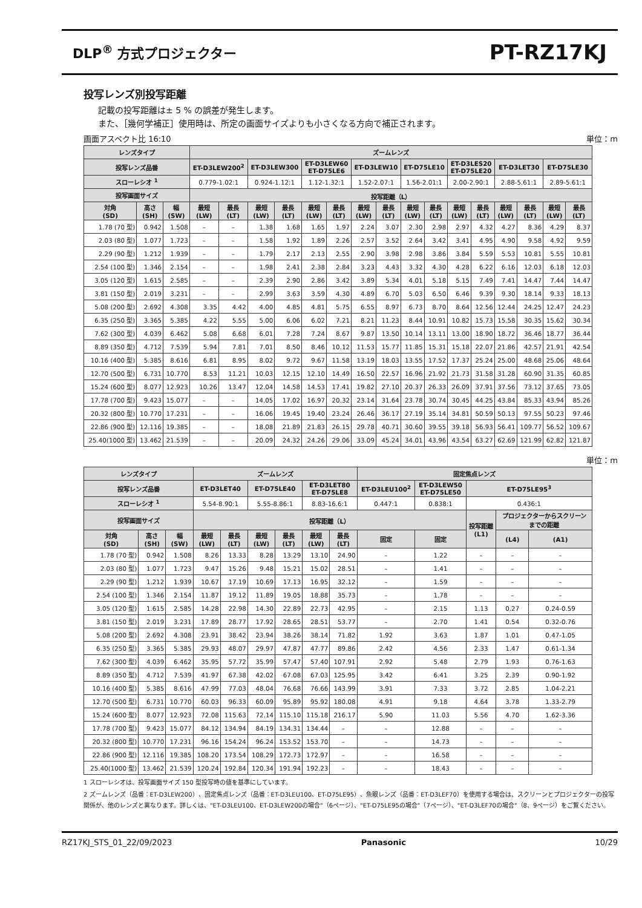DLP<sup>®</sup> 方式プロジェクター PT-RZ17KJ
投写レンズ別投写距離
記載の投写距離は± 5 % の誤差が発生します。
また、［幾何学補正］使用時は、所定の画面サイズよりも小さくなる方向で補正されます。
画面アスペクト比 16:10 単位：m
| レンズタイプ | | | ズームレンズ | | | | | | | | | | | | | | | |
| --- | --- | --- | --- | --- | --- | --- | --- | --- | --- | --- | --- | --- | --- | --- | --- | --- | --- | --- |
| 投写レンズ品番 | | | ET-D3LEW200<sup>2</sup> | | ET-D3LEW300 | | ET-D3LEW60 ET-D75LE6 | | ET-D3LEW10 | | ET-D75LE10 | | ET-D3LES20 ET-D75LE20 | | ET-D3LET30 | | ET-D75LE30 | |
| スローレシオ <sup>1</sup> | | | 0.779-1.02:1 | | 0.924-1.12:1 | | 1.12-1.32:1 | | 1.52-2.07:1 | | 1.56-2.01:1 | | 2.00-2.90:1 | | 2.88-5.61:1 | | 2.89-5.61:1 | |
| 投写画面サイズ | | | 投写距離（L） | | | | | | | | | | | | | | | |
| 対角 (SD) | 高さ (SH) | 幅 (SW) | 最短 (LW) | 最長 (LT) | 最短 (LW) | 最長 (LT) | 最短 (LW) | 最長 (LT) | 最短 (LW) | 最長 (LT) | 最短 (LW) | 最長 (LT) | 最短 (LW) | 最長 (LT) | 最短 (LW) | 最長 (LT) | 最短 (LW) | 最長 (LT) |
| 1.78 (70 型) | 0.942 | 1.508 | – | – | 1.38 | 1.68 | 1.65 | 1.97 | 2.24 | 3.07 | 2.30 | 2.98 | 2.97 | 4.32 | 4.27 | 8.36 | 4.29 | 8.37 |
| 2.03 (80 型) | 1.077 | 1.723 | – | – | 1.58 | 1.92 | 1.89 | 2.26 | 2.57 | 3.52 | 2.64 | 3.42 | 3.41 | 4.95 | 4.90 | 9.58 | 4.92 | 9.59 |
| 2.29 (90 型) | 1.212 | 1.939 | – | – | 1.79 | 2.17 | 2.13 | 2.55 | 2.90 | 3.98 | 2.98 | 3.86 | 3.84 | 5.59 | 5.53 | 10.81 | 5.55 | 10.81 |
| 2.54 (100 型) | 1.346 | 2.154 | – | – | 1.98 | 2.41 | 2.38 | 2.84 | 3.23 | 4.43 | 3.32 | 4.30 | 4.28 | 6.22 | 6.16 | 12.03 | 6.18 | 12.03 |
| 3.05 (120 型) | 1.615 | 2.585 | – | – | 2.39 | 2.90 | 2.86 | 3.42 | 3.89 | 5.34 | 4.01 | 5.18 | 5.15 | 7.49 | 7.41 | 14.47 | 7.44 | 14.47 |
| 3.81 (150 型) | 2.019 | 3.231 | – | – | 2.99 | 3.63 | 3.59 | 4.30 | 4.89 | 6.70 | 5.03 | 6.50 | 6.46 | 9.39 | 9.30 | 18.14 | 9.33 | 18.13 |
| 5.08 (200 型) | 2.692 | 4.308 | 3.35 | 4.42 | 4.00 | 4.85 | 4.81 | 5.75 | 6.55 | 8.97 | 6.73 | 8.70 | 8.64 | 12.56 | 12.44 | 24.25 | 12.47 | 24.23 |
| 6.35 (250 型) | 3.365 | 5.385 | 4.22 | 5.55 | 5.00 | 6.06 | 6.02 | 7.21 | 8.21 | 11.23 | 8.44 | 10.91 | 10.82 | 15.73 | 15.58 | 30.35 | 15.62 | 30.34 |
| 7.62 (300 型) | 4.039 | 6.462 | 5.08 | 6.68 | 6.01 | 7.28 | 7.24 | 8.67 | 9.87 | 13.50 | 10.14 | 13.11 | 13.00 | 18.90 | 18.72 | 36.46 | 18.77 | 36.44 |
| 8.89 (350 型) | 4.712 | 7.539 | 5.94 | 7.81 | 7.01 | 8.50 | 8.46 | 10.12 | 11.53 | 15.77 | 11.85 | 15.31 | 15.18 | 22.07 | 21.86 | 42.57 | 21.91 | 42.54 |
| 10.16 (400 型) | 5.385 | 8.616 | 6.81 | 8.95 | 8.02 | 9.72 | 9.67 | 11.58 | 13.19 | 18.03 | 13.55 | 17.52 | 17.37 | 25.24 | 25.00 | 48.68 | 25.06 | 48.64 |
| 12.70 (500 型) | 6.731 | 10.770 | 8.53 | 11.21 | 10.03 | 12.15 | 12.10 | 14.49 | 16.50 | 22.57 | 16.96 | 21.92 | 21.73 | 31.58 | 31.28 | 60.90 | 31.35 | 60.85 |
| 15.24 (600 型) | 8.077 | 12.923 | 10.26 | 13.47 | 12.04 | 14.58 | 14.53 | 17.41 | 19.82 | 27.10 | 20.37 | 26.33 | 26.09 | 37.91 | 37.56 | 73.12 | 37.65 | 73.05 |
| 17.78 (700 型) | 9.423 | 15.077 | – | – | 14.05 | 17.02 | 16.97 | 20.32 | 23.14 | 31.64 | 23.78 | 30.74 | 30.45 | 44.25 | 43.84 | 85.33 | 43.94 | 85.26 |
| 20.32 (800 型) | 10.770 | 17.231 | – | – | 16.06 | 19.45 | 19.40 | 23.24 | 26.46 | 36.17 | 27.19 | 35.14 | 34.81 | 50.59 | 50.13 | 97.55 | 50.23 | 97.46 |
| 22.86 (900 型) | 12.116 | 19.385 | – | – | 18.08 | 21.89 | 21.83 | 26.15 | 29.78 | 40.71 | 30.60 | 39.55 | 39.18 | 56.93 | 56.41 | 109.77 | 56.52 | 109.67 |
| 25.40(1000 型) | 13.462 | 21.539 | – | – | 20.09 | 24.32 | 24.26 | 29.06 | 33.09 | 45.24 | 34.01 | 43.96 | 43.54 | 63.27 | 62.69 | 121.99 | 62.82 | 121.87 |
単位：m
| レンズタイプ | | | ズームレンズ | | | | | | 固定焦点レンズ | | | | |
| --- | --- | --- | --- | --- | --- | --- | --- | --- | --- | --- | --- | --- | --- |
| 投写レンズ品番 | | | ET-D3LET40 | | ET-D75LE40 | | ET-D3LET80 ET-D75LE8 | | ET-D3LEU100<sup>2</sup> | ET-D3LEW50 ET-D75LE50 | ET-D75LE95<sup>3</sup> | | |
| スローレシオ <sup>1</sup> | | | 5.54-8.90:1 | | 5.55-8.86:1 | | 8.83-16.6:1 | | 0.447:1 | 0.838:1 | 0.436:1 | | |
| 投写画面サイズ | | | 投写距離（L） | | | | | | | | 投写距離 (L1) | プロジェクターからスクリーン までの距離 | |
| 対角 (SD) | 高さ (SH) | 幅 (SW) | 最短 (LW) | 最長 (LT) | 最短 (LW) | 最長 (LT) | 最短 (LW) | 最長 (LT) | 固定 | 固定 | | (L4) | (A1) |
| 1.78 (70 型) | 0.942 | 1.508 | 8.26 | 13.33 | 8.28 | 13.29 | 13.10 | 24.90 | – | 1.22 | – | – | – |
| 2.03 (80 型) | 1.077 | 1.723 | 9.47 | 15.26 | 9.48 | 15.21 | 15.02 | 28.51 | – | 1.41 | – | – | – |
| 2.29 (90 型) | 1.212 | 1.939 | 10.67 | 17.19 | 10.69 | 17.13 | 16.95 | 32.12 | – | 1.59 | – | – | – |
| 2.54 (100 型) | 1.346 | 2.154 | 11.87 | 19.12 | 11.89 | 19.05 | 18.88 | 35.73 | – | 1.78 | – | – | – |
| 3.05 (120 型) | 1.615 | 2.585 | 14.28 | 22.98 | 14.30 | 22.89 | 22.73 | 42.95 | – | 2.15 | 1.13 | 0.27 | 0.24-0.59 |
| 3.81 (150 型) | 2.019 | 3.231 | 17.89 | 28.77 | 17.92 | 28.65 | 28.51 | 53.77 | – | 2.70 | 1.41 | 0.54 | 0.32-0.76 |
| 5.08 (200 型) | 2.692 | 4.308 | 23.91 | 38.42 | 23.94 | 38.26 | 38.14 | 71.82 | 1.92 | 3.63 | 1.87 | 1.01 | 0.47-1.05 |
| 6.35 (250 型) | 3.365 | 5.385 | 29.93 | 48.07 | 29.97 | 47.87 | 47.77 | 89.86 | 2.42 | 4.56 | 2.33 | 1.47 | 0.61-1.34 |
| 7.62 (300 型) | 4.039 | 6.462 | 35.95 | 57.72 | 35.99 | 57.47 | 57.40 | 107.91 | 2.92 | 5.48 | 2.79 | 1.93 | 0.76-1.63 |
| 8.89 (350 型) | 4.712 | 7.539 | 41.97 | 67.38 | 42.02 | 67.08 | 67.03 | 125.95 | 3.42 | 6.41 | 3.25 | 2.39 | 0.90-1.92 |
| 10.16 (400 型) | 5.385 | 8.616 | 47.99 | 77.03 | 48.04 | 76.68 | 76.66 | 143.99 | 3.91 | 7.33 | 3.72 | 2.85 | 1.04-2.21 |
| 12.70 (500 型) | 6.731 | 10.770 | 60.03 | 96.33 | 60.09 | 95.89 | 95.92 | 180.08 | 4.91 | 9.18 | 4.64 | 3.78 | 1.33-2.79 |
| 15.24 (600 型) | 8.077 | 12.923 | 72.08 | 115.63 | 72.14 | 115.10 | 115.18 | 216.17 | 5.90 | 11.03 | 5.56 | 4.70 | 1.62-3.36 |
| 17.78 (700 型) | 9.423 | 15.077 | 84.12 | 134.94 | 84.19 | 134.31 | 134.44 | – | – | 12.88 | – | – | – |
| 20.32 (800 型) | 10.770 | 17.231 | 96.16 | 154.24 | 96.24 | 153.52 | 153.70 | – | – | 14.73 | – | – | – |
| 22.86 (900 型) | 12.116 | 19.385 | 108.20 | 173.54 | 108.29 | 172.73 | 172.97 | – | – | 16.58 | – | – | – |
| 25.40(1000 型) | 13.462 | 21.539 | 120.24 | 192.84 | 120.34 | 191.94 | 192.23 | – | – | 18.43 | – | – | – |
1 スローレシオは、投写画面サイズ 150 型投写時の値を基準にしています。
2 ズームレンズ（品番：ET-D3LEW200）、固定焦点レンズ（品番：ET-D3LEU100、ET-D75LE95）、魚眼レンズ（品番：ET-D3LEF70）を使用する場合は、スクリーンとプロジェクターの投写関係が、他のレンズと異なります。詳しくは、"ET-D3LEU100、ET-D3LEW200の場合"（6ページ）、"ET-D75LE95の場合"（7ページ）、"ET-D3LEF70の場合"（8、9ページ）をご覧ください。
RZ17KJ_STS_01_22/09/2023 Panasonic 10/29